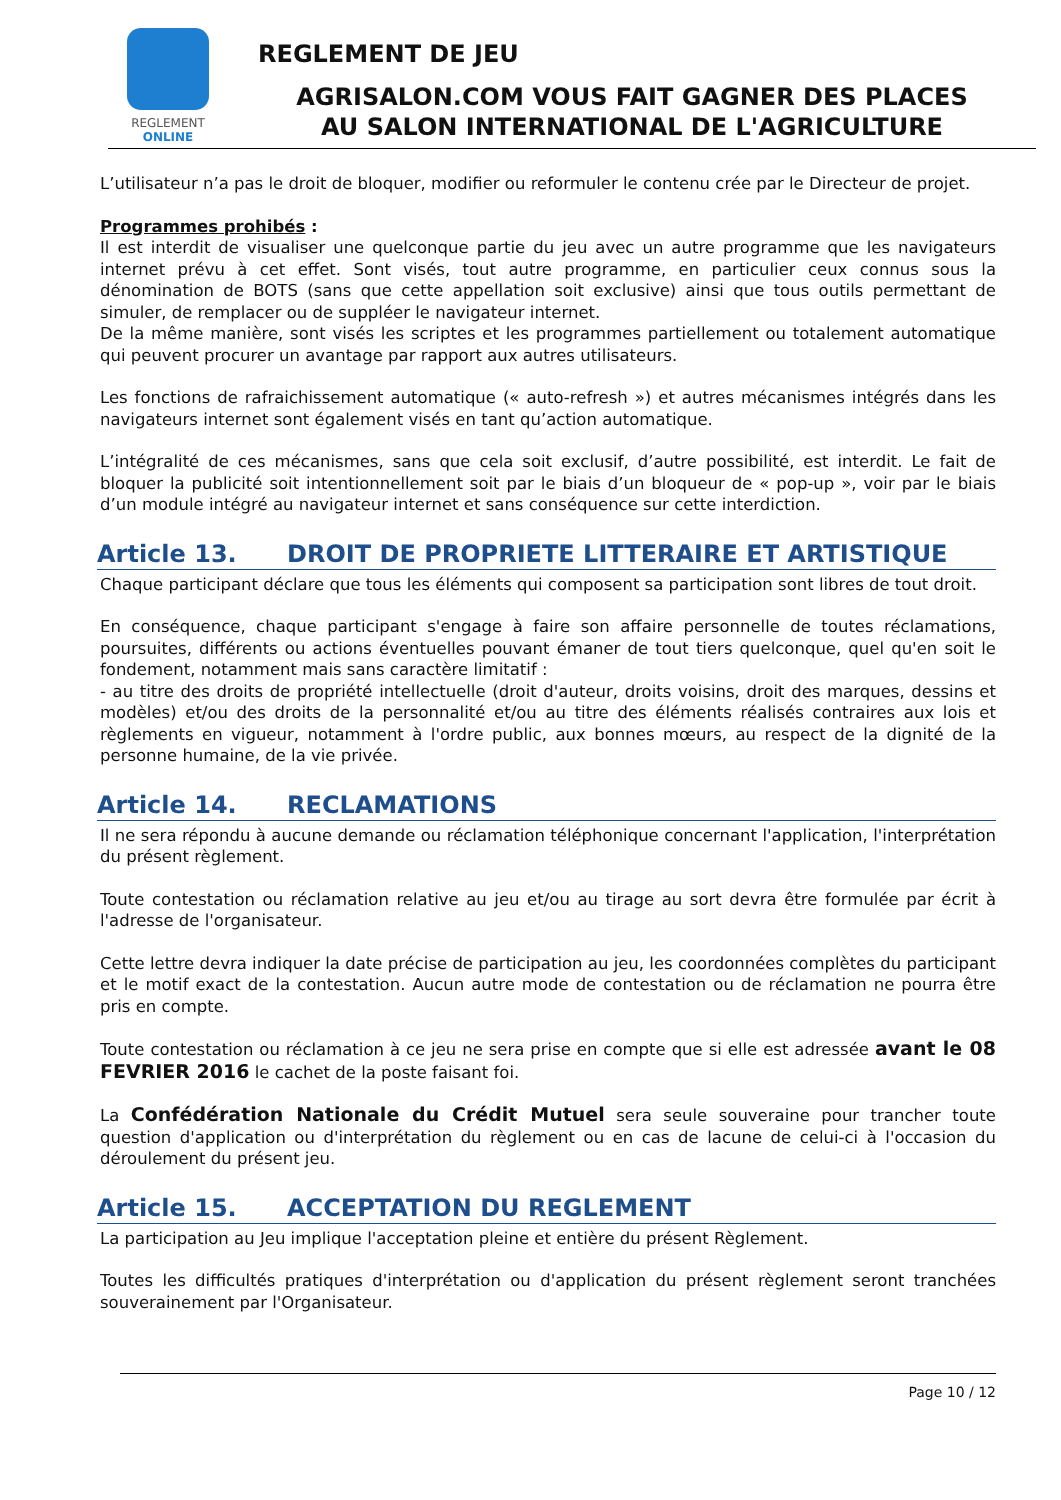REGLEMENT
ONLINE
REGLEMENT DE JEU
AGRISALON.COM VOUS FAIT GAGNER DES PLACES
AU SALON INTERNATIONAL DE L'AGRICULTURE
L’utilisateur n’a pas le droit de bloquer, modifier ou reformuler le contenu crée par le Directeur de projet.
Programmes prohibés :
Il est interdit de visualiser une quelconque partie du jeu avec un autre programme que les navigateurs internet prévu à cet effet. Sont visés, tout autre programme, en particulier ceux connus sous la dénomination de BOTS (sans que cette appellation soit exclusive) ainsi que tous outils permettant de simuler, de remplacer ou de suppléer le navigateur internet.
De la même manière, sont visés les scriptes et les programmes partiellement ou totalement automatique qui peuvent procurer un avantage par rapport aux autres utilisateurs.
Les fonctions de rafraichissement automatique (« auto-refresh ») et autres mécanismes intégrés dans les navigateurs internet sont également visés en tant qu’action automatique.
L’intégralité de ces mécanismes, sans que cela soit exclusif, d’autre possibilité, est interdit. Le fait de bloquer la publicité soit intentionnellement soit par le biais d’un bloqueur de « pop-up », voir par le biais d’un module intégré au navigateur internet et sans conséquence sur cette interdiction.
Article 13. DROIT DE PROPRIETE LITTERAIRE ET ARTISTIQUE
Chaque participant déclare que tous les éléments qui composent sa participation sont libres de tout droit.
En conséquence, chaque participant s'engage à faire son affaire personnelle de toutes réclamations, poursuites, différents ou actions éventuelles pouvant émaner de tout tiers quelconque, quel qu'en soit le fondement, notamment mais sans caractère limitatif :
- au titre des droits de propriété intellectuelle (droit d'auteur, droits voisins, droit des marques, dessins et modèles) et/ou des droits de la personnalité et/ou au titre des éléments réalisés contraires aux lois et règlements en vigueur, notamment à l'ordre public, aux bonnes mœurs, au respect de la dignité de la personne humaine, de la vie privée.
Article 14. RECLAMATIONS
Il ne sera répondu à aucune demande ou réclamation téléphonique concernant l'application, l'interprétation du présent règlement.
Toute contestation ou réclamation relative au jeu et/ou au tirage au sort devra être formulée par écrit à l'adresse de l'organisateur.
Cette lettre devra indiquer la date précise de participation au jeu, les coordonnées complètes du participant et le motif exact de la contestation. Aucun autre mode de contestation ou de réclamation ne pourra être pris en compte.
Toute contestation ou réclamation à ce jeu ne sera prise en compte que si elle est adressée avant le 08 FEVRIER 2016 le cachet de la poste faisant foi.
La Confédération Nationale du Crédit Mutuel sera seule souveraine pour trancher toute question d'application ou d'interprétation du règlement ou en cas de lacune de celui-ci à l'occasion du déroulement du présent jeu.
Article 15. ACCEPTATION DU REGLEMENT
La participation au Jeu implique l'acceptation pleine et entière du présent Règlement.
Toutes les difficultés pratiques d'interprétation ou d'application du présent règlement seront tranchées souverainement par l'Organisateur.
Page 10 / 12